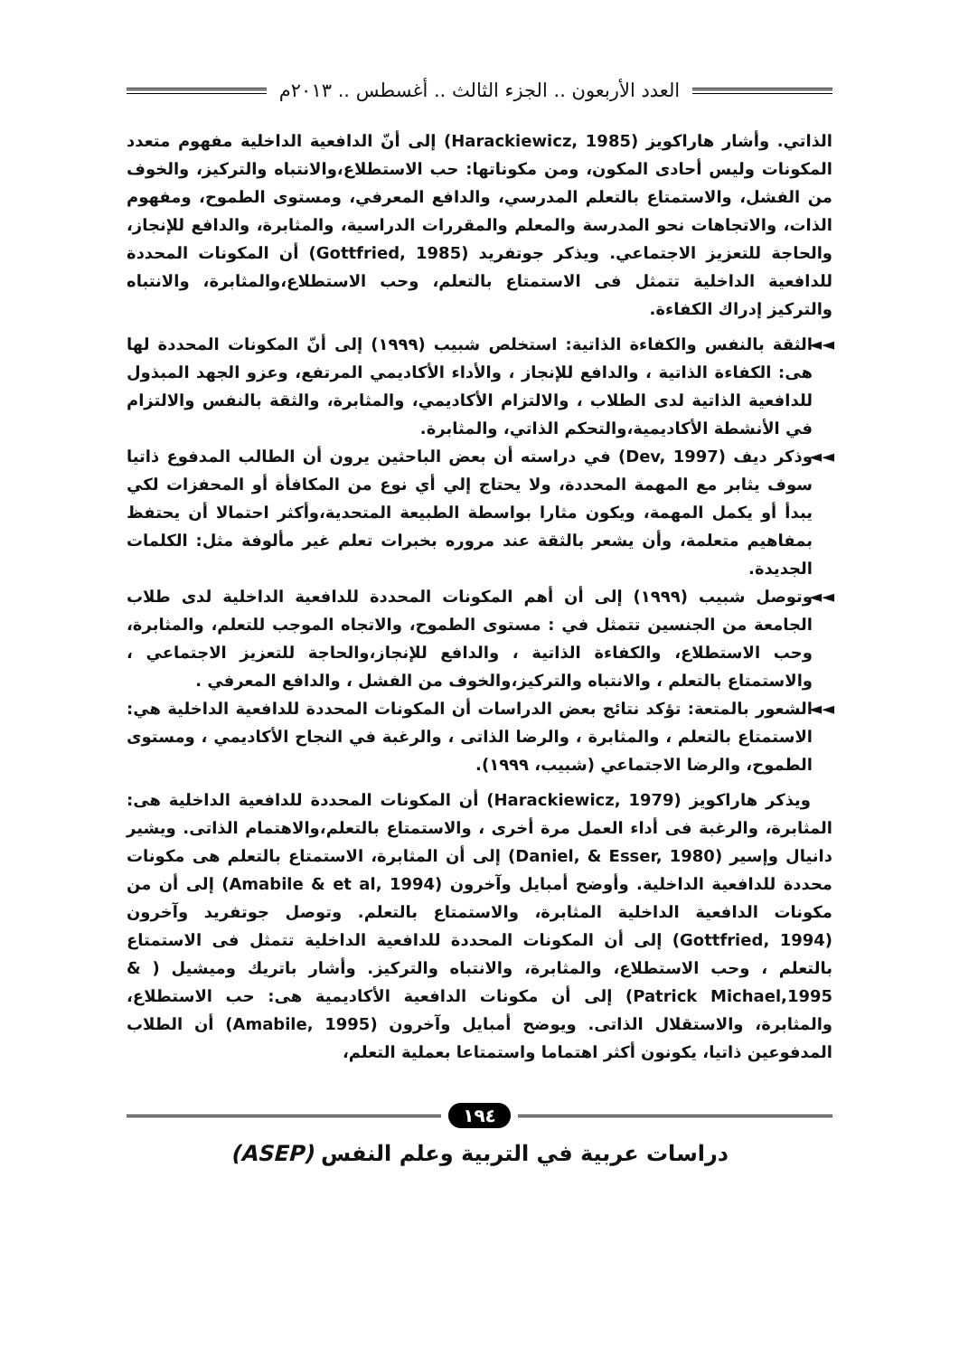العدد الأربعون .. الجزء الثالث .. أغسطس .. ٢٠١٣م
الذاتي. وأشار هاراكويز (Harackiewicz, 1985) إلى أنّ الدافعية الداخلية مفهوم متعدد المكونات وليس أحادى المكون، ومن مكوناتها: حب الاستطلاع،والانتباه والتركيز، والخوف من الفشل، والاستمتاع بالتعلم المدرسي، والدافع المعرفي، ومستوى الطموح، ومفهوم الذات، والاتجاهات نحو المدرسة والمعلم والمقررات الدراسية، والمثابرة، والدافع للإنجاز، والحاجة للتعزيز الاجتماعي. ويذكر جوتفريد (Gottfried, 1985) أن المكونات المحددة للدافعية الداخلية تتمثل فى الاستمتاع بالتعلم، وحب الاستطلاع،والمثابرة، والانتباه والتركيز إدراك الكفاءة.
◄◄ الثقة بالنفس والكفاءة الذاتية: استخلص شبيب (١٩٩٩) إلى أنّ المكونات المحددة لها هى: الكفاءة الذاتية ، والدافع للإنجاز ، والأداء الأكاديمي المرتفع، وعزو الجهد المبذول للدافعية الذاتية لدى الطلاب ، والالتزام الأكاديمي، والمثابرة، والثقة بالنفس والالتزام في الأنشطة الأكاديمية،والتحكم الذاتي، والمثابرة.
◄◄ وذكر ديف (Dev, 1997) في دراسته أن بعض الباحثين يرون أن الطالب المدفوع ذاتيا سوف يثابر مع المهمة المحددة، ولا يحتاج إلي أي نوع من المكافأة أو المحفزات لكي يبدأ أو يكمل المهمة، ويكون مثارا بواسطة الطبيعة المتحدية،وأكثر احتمالا أن يحتفظ بمفاهيم متعلمة، وأن يشعر بالثقة عند مروره بخبرات تعلم غير مألوفة مثل: الكلمات الجديدة.
◄◄ وتوصل شبيب (١٩٩٩) إلى أن أهم المكونات المحددة للدافعية الداخلية لدى طلاب الجامعة من الجنسين تتمثل في : مستوى الطموح، والاتجاه الموجب للتعلم، والمثابرة، وحب الاستطلاع، والكفاءة الذاتية ، والدافع للإنجاز،والحاجة للتعزيز الاجتماعي ، والاستمتاع بالتعلم ، والانتباه والتركيز،والخوف من الفشل ، والدافع المعرفي .
◄◄ الشعور بالمتعة: تؤكد نتائج بعض الدراسات أن المكونات المحددة للدافعية الداخلية هي: الاستمتاع بالتعلم ، والمثابرة ، والرضا الذاتى ، والرغبة في النجاح الأكاديمي ، ومستوى الطموح، والرضا الاجتماعي (شبيب، ١٩٩٩).
ويذكر هاراكويز (Harackiewicz, 1979) أن المكونات المحددة للدافعية الداخلية هى: المثابرة، والرغبة فى أداء العمل مرة أخرى ، والاستمتاع بالتعلم،والاهتمام الذاتى. ويشير دانيال وإسير (Daniel, & Esser, 1980) إلى أن المثابرة، الاستمتاع بالتعلم هى مكونات محددة للدافعية الداخلية. وأوضح أمبايل وآخرون (Amabile & et al, 1994) إلى أن من مكونات الدافعية الداخلية المثابرة، والاستمتاع بالتعلم. وتوصل جوتفريد وآخرون (Gottfried, 1994) إلى أن المكونات المحددة للدافعية الداخلية تتمثل فى الاستمتاع بالتعلم ، وحب الاستطلاع، والمثابرة، والانتباه والتركيز. وأشار باتريك وميشيل ( & Patrick Michael,1995) إلى أن مكونات الدافعية الأكاديمية هى: حب الاستطلاع، والمثابرة، والاستقلال الذاتى. ويوضح أمبايل وآخرون (Amabile, 1995) أن الطلاب المدفوعين ذاتيا، يكونون أكثر اهتماما واستمتاعا بعملية التعلم،
١٩٤
دراسات عربية في التربية وعلم النفس (ASEP)